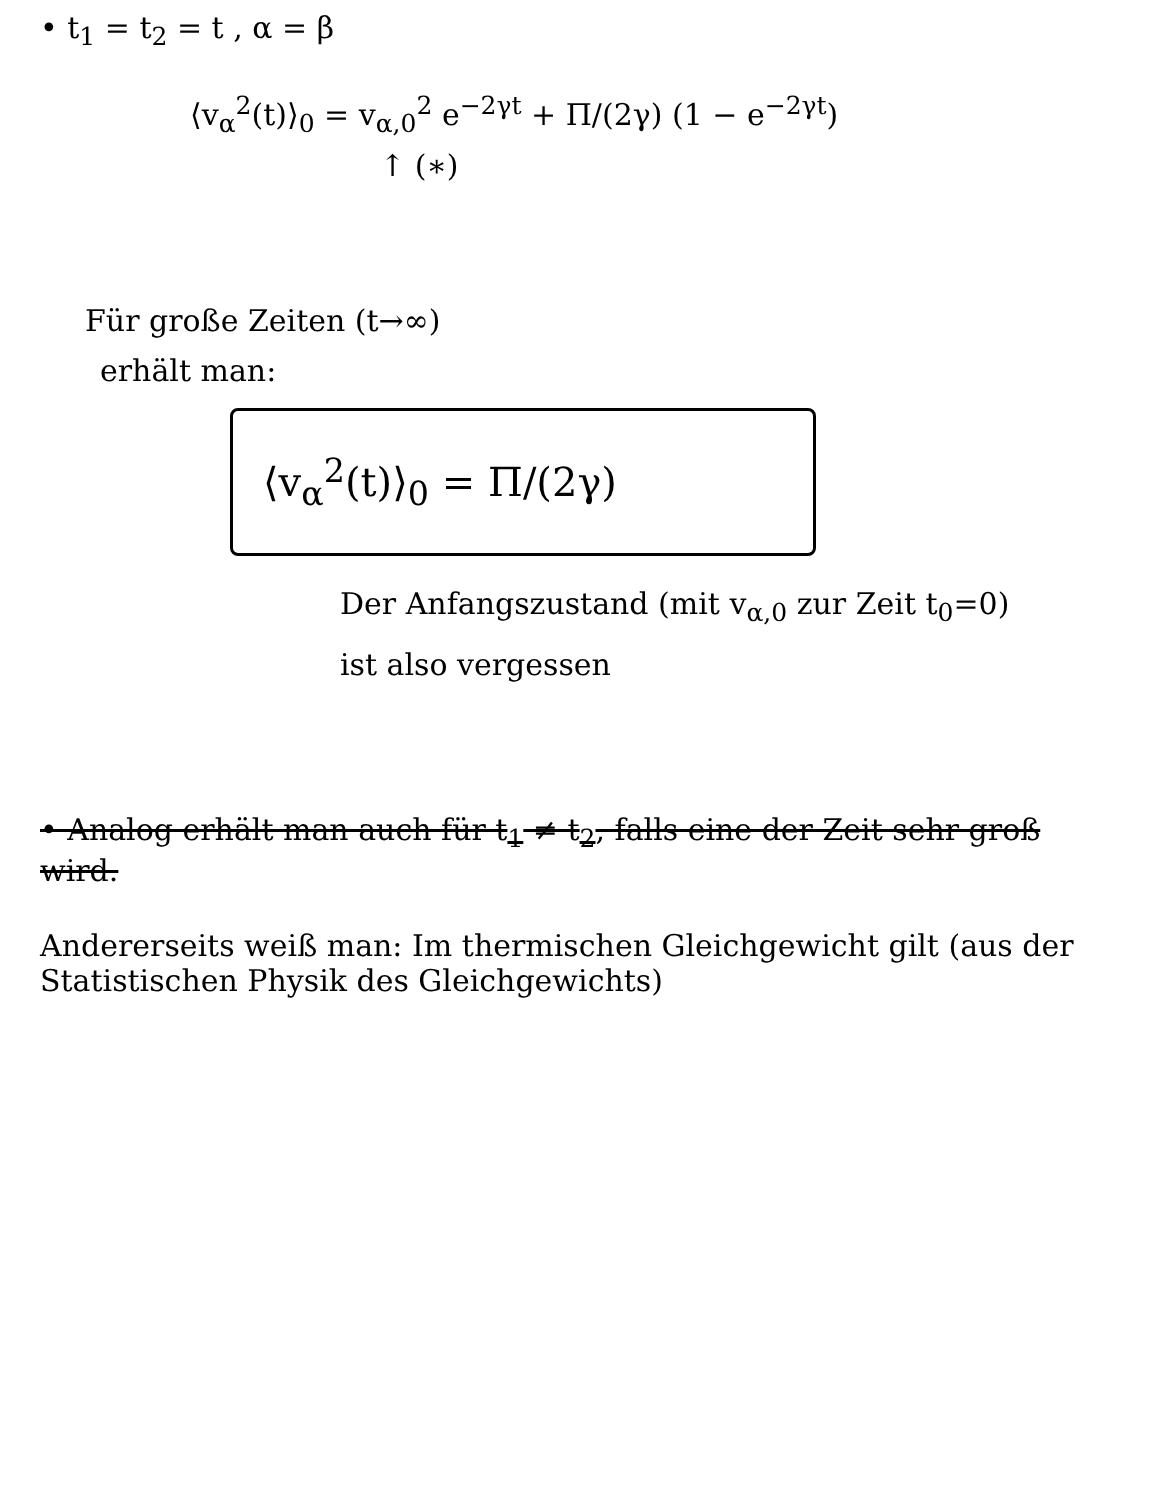• t<sub>1</sub> = t<sub>2</sub> = t , α = β
⟨v<sub>α</sub><sup>2</sup>(t)⟩<sub>0</sub> = v<sub>α,0</sub><sup>2</sup> e<sup>−2γt</sup> + Π/(2γ) (1 − e<sup>−2γt</sup>)
↑ (∗)
Für große Zeiten (t→∞)
erhält man:
⟨v<sub>α</sub><sup>2</sup>(t)⟩<sub>0</sub> = Π/(2γ)
Der Anfangszustand (mit v<sub>α,0</sub> zur Zeit t<sub>0</sub>=0)
ist also vergessen
• Analog erhält man auch für t<sub>1</sub> ≠ t<sub>2</sub>, falls eine der Zeit sehr groß wird.
Andererseits weiß man: Im thermischen Gleichgewicht gilt (aus der Statistischen Physik des Gleichgewichts)